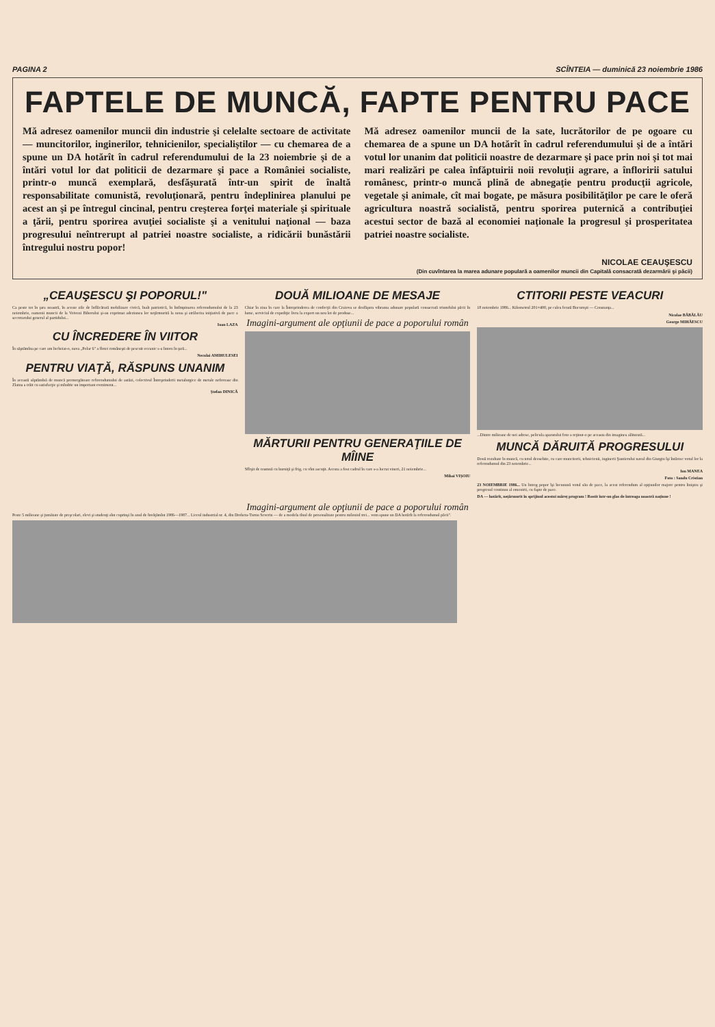PAGINA 2 SCÎNTEIA — duminică 23 noiembrie 1986
FAPTELE DE MUNCĂ, FAPTE PENTRU PACE
Mă adresez oamenilor muncii din industrie şi celelalte sectoare de activitate — muncitorilor, inginerilor, tehnicienilor, specialiştilor — cu chemarea de a spune un DA hotărît în cadrul referendumului de la 23 noiembrie şi de a întări votul lor dat politicii de dezarmare şi pace a României socialiste, printr-o muncă exemplară, desfăşurată într-un spirit de înaltă responsabilitate comunistă, revoluţionară, pentru îndeplinirea planului pe acest an şi pe întregul cincinal, pentru creşterea forţei materiale şi spirituale a ţării, pentru sporirea avuţiei socialiste şi a venitului naţional — baza progresului neîntrerupt al patriei noastre socialiste, a ridicării bunăstării întregului nostru popor!
Mă adresez oamenilor muncii de la sate, lucrătorilor de pe ogoare cu chemarea de a spune un DA hotărît în cadrul referendumului şi de a întări votul lor unanim dat politicii noastre de dezarmare şi pace prin noi şi tot mai mari realizări pe calea înfăptuirii noii revoluţii agrare, a înfloririi satului românesc, printr-o muncă plină de abnegaţie pentru producţii agricole, vegetale şi animale, cît mai bogate, pe măsura posibilităţilor pe care le oferă agricultura noastră socialistă, pentru sporirea puternică a contribuţiei acestui sector de bază al economiei naţionale la progresul şi prosperitatea patriei noastre socialiste.
NICOLAE CEAUŞESCU
(Din cuvîntarea la marea adunare populară a oamenilor muncii din Capitală consacrată dezarmării şi păcii)
„CEAUŞESCU ŞI POPORUL!"
Ca peste tot în ţara noastră, în aceste zile de înflăcărată mobilizare civică, înalt patriotică, în întîmpinarea referendumului de la 23 noiembrie, oamenii muncii de la Voivozi Bihorului şi-au exprimat adeziunea lor neţărmurită la noua şi strălucita iniţiativă de pace a secretarului general al partidului...
Ioan LAZA
CU ÎNCREDERE ÎN VIITOR
În săptămîna pe care am încheiat-o, nava „Polar 6" a flotei româneşti de pescuit oceanic s-a întors în ţară...
Neculai AMIHULESEI
PENTRU VIAŢĂ, RĂSPUNS UNANIM
În această săptămînă de muncă premergătoare referendumului de astăzi, colectivul Întreprinderii metalurgice de metale neferoase din Zlatna a trăit cu satisfacţie şi mîndrie un important eveniment...
Ştefan DINICĂ
DOUĂ MILIOANE DE MESAJE
Chiar în ziua în care la Întreprinderea de confecţii din Craiova se desfăşura vibranta adunare populară consacrată triumfului păcii în lume, serviciul de expediţie livra la export un nou lot de produse...
Imagini-argument ale opţiunii de pace a poporului român
MĂRTURII PENTRU GENERAŢIILE DE MÎINE
Sfîrşit de toamnă cu burniţă şi frig, cu vînt ascuţit. Acesta a fost cadrul în care s-a lucrat vineri, 21 noiembrie...
Mihai VIŞOIU
CTITORII PESTE VEACURI
18 noiembrie 1986... Kilometrul 201+400, pe calea ferată Bucureşti — Constanţa...
Nicolae BĂBĂLĂU
George MIHĂESCU
...Dintre milioane de noi adrese, pelicula aparatului foto a reţinut-o pe aceasta din imaginea alăturată...
MUNCĂ DĂRUITĂ PROGRESULUI
Două rezultate în muncă, cu totul deosebite, cu care muncitorii, tehnicienii, inginerii Şantierului naval din Giurgiu îşi întăresc votul lor la referendumul din 23 noiembrie...
Ion MANEA
Foto : Sandu Cristian
23 NOIEMBRIE 1986... Un întreg popor îşi încunună votul său de pace, la acest referendum al opţiunilor majore pentru liniştea şi progresul continuu al omenirii, cu fapte de pace.
DA — hotărît, neţărmurit în sprijinul acestui măreţ program ! Rostit într-un glas de întreaga noastră naţiune !
Imagini-argument ale opţiunii de pace a poporului român
Peste 5 milioane şi jumătate de preşcolari, elevi şi studenţi sînt cuprinşi în anul de învăţămînt 1986—1987... Liceul industrial nr. 4, din Drobeta-Turnu Severin — de a modela tînul de personalitate pentru mileniul trei... vom spune un DA hotărît la referendumul păcii".